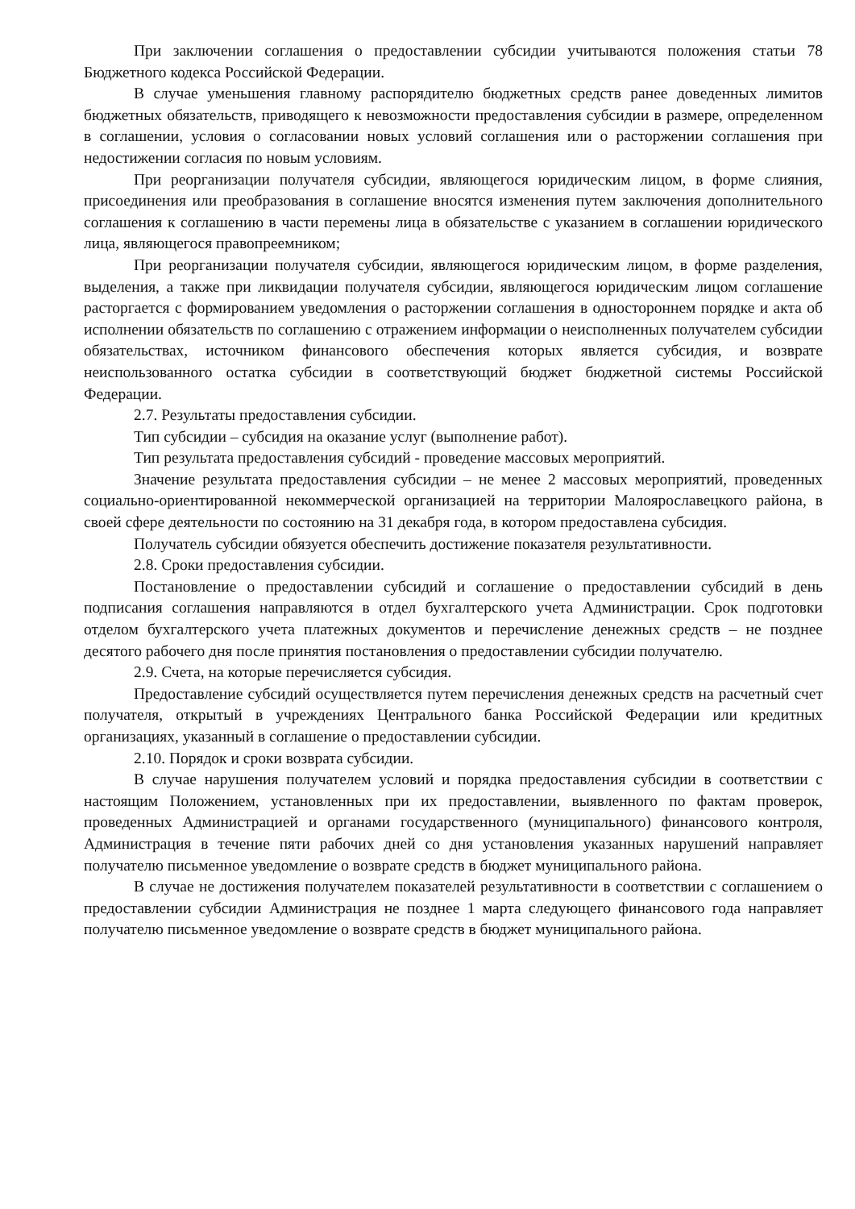При заключении соглашения о предоставлении субсидии учитываются положения статьи 78 Бюджетного кодекса Российской Федерации.
В случае уменьшения главному распорядителю бюджетных средств ранее доведенных лимитов бюджетных обязательств, приводящего к невозможности предоставления субсидии в размере, определенном в соглашении, условия о согласовании новых условий соглашения или о расторжении соглашения при недостижении согласия по новым условиям.
При реорганизации получателя субсидии, являющегося юридическим лицом, в форме слияния, присоединения или преобразования в соглашение вносятся изменения путем заключения дополнительного соглашения к соглашению в части перемены лица в обязательстве с указанием в соглашении юридического лица, являющегося правопреемником;
При реорганизации получателя субсидии, являющегося юридическим лицом, в форме разделения, выделения, а также при ликвидации получателя субсидии, являющегося юридическим лицом соглашение расторгается с формированием уведомления о расторжении соглашения в одностороннем порядке и акта об исполнении обязательств по соглашению с отражением информации о неисполненных получателем субсидии обязательствах, источником финансового обеспечения которых является субсидия, и возврате неиспользованного остатка субсидии в соответствующий бюджет бюджетной системы Российской Федерации.
2.7. Результаты предоставления субсидии.
Тип субсидии – субсидия на оказание услуг (выполнение работ).
Тип результата предоставления субсидий - проведение массовых мероприятий.
Значение результата предоставления субсидии – не менее 2 массовых мероприятий, проведенных социально-ориентированной некоммерческой организацией на территории Малоярославецкого района, в своей сфере деятельности по состоянию на 31 декабря года, в котором предоставлена субсидия.
Получатель субсидии обязуется обеспечить достижение показателя результативности.
2.8. Сроки предоставления субсидии.
Постановление о предоставлении субсидий и соглашение о предоставлении субсидий в день подписания соглашения направляются в отдел бухгалтерского учета Администрации. Срок подготовки отделом бухгалтерского учета платежных документов и перечисление денежных средств – не позднее десятого рабочего дня после принятия постановления о предоставлении субсидии получателю.
2.9. Счета, на которые перечисляется субсидия.
Предоставление субсидий осуществляется путем перечисления денежных средств на расчетный счет получателя, открытый в учреждениях Центрального банка Российской Федерации или кредитных организациях, указанный в соглашение о предоставлении субсидии.
2.10. Порядок и сроки возврата субсидии.
В случае нарушения получателем условий и порядка предоставления субсидии в соответствии с настоящим Положением, установленных при их предоставлении, выявленного по фактам проверок, проведенных Администрацией и органами государственного (муниципального) финансового контроля, Администрация в течение пяти рабочих дней со дня установления указанных нарушений направляет получателю письменное уведомление о возврате средств в бюджет муниципального района.
В случае не достижения получателем показателей результативности в соответствии с соглашением о предоставлении субсидии Администрация не позднее 1 марта следующего финансового года направляет получателю письменное уведомление о возврате средств в бюджет муниципального района.